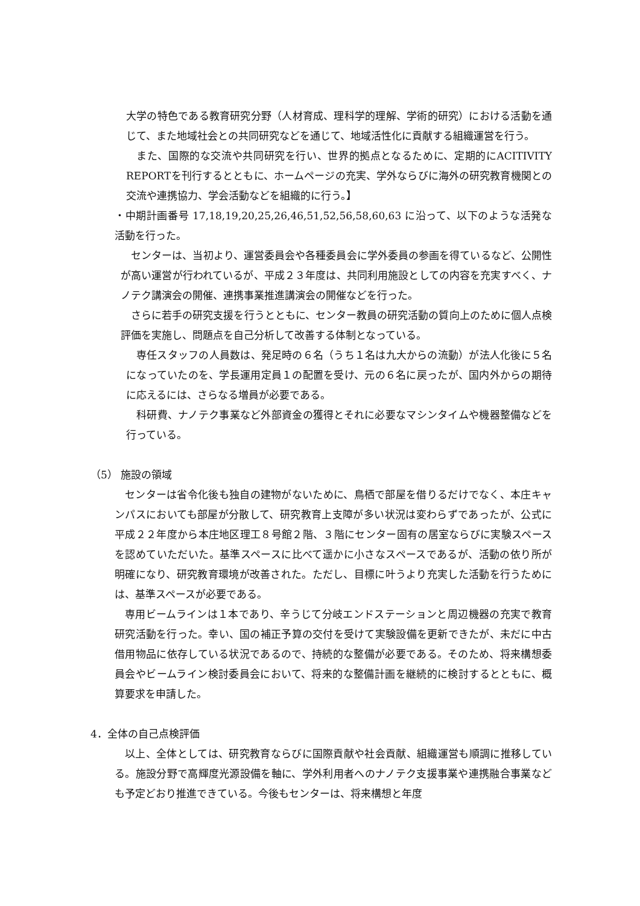大学の特色である教育研究分野（人材育成、理科学的理解、学術的研究）における活動を通じて、また地域社会との共同研究などを通じて、地域活性化に貢献する組織運営を行う。
また、国際的な交流や共同研究を行い、世界的拠点となるために、定期的にACITIVITY REPORTを刊行するとともに、ホームページの充実、学外ならびに海外の研究教育機関との交流や連携協力、学会活動などを組織的に行う。】
・中期計画番号 17,18,19,20,25,26,46,51,52,56,58,60,63 に沿って、以下のような活発な活動を行った。
センターは、当初より、運営委員会や各種委員会に学外委員の参画を得ているなど、公開性が高い運営が行われているが、平成２３年度は、共同利用施設としての内容を充実すべく、ナノテク講演会の開催、連携事業推進講演会の開催などを行った。
さらに若手の研究支援を行うとともに、センター教員の研究活動の質向上のために個人点検評価を実施し、問題点を自己分析して改善する体制となっている。
専任スタッフの人員数は、発足時の６名（うち１名は九大からの流動）が法人化後に５名になっていたのを、学長運用定員１の配置を受け、元の６名に戻ったが、国内外からの期待に応えるには、さらなる増員が必要である。
科研費、ナノテク事業など外部資金の獲得とそれに必要なマシンタイムや機器整備などを行っている。
（5） 施設の領域
センターは省令化後も独自の建物がないために、鳥栖で部屋を借りるだけでなく、本庄キャンパスにおいても部屋が分散して、研究教育上支障が多い状況は変わらずであったが、公式に平成２２年度から本庄地区理工８号館２階、３階にセンター固有の居室ならびに実験スペースを認めていただいた。基準スペースに比べて遥かに小さなスペースであるが、活動の依り所が明確になり、研究教育環境が改善された。ただし、目標に叶うより充実した活動を行うためには、基準スペースが必要である。
専用ビームラインは１本であり、辛うじて分岐エンドステーションと周辺機器の充実で教育研究活動を行った。幸い、国の補正予算の交付を受けて実験設備を更新できたが、未だに中古借用物品に依存している状況であるので、持続的な整備が必要である。そのため、将来構想委員会やビームライン検討委員会において、将来的な整備計画を継続的に検討するとともに、概算要求を申請した。
4．全体の自己点検評価
以上、全体としては、研究教育ならびに国際貢献や社会貢献、組織運営も順調に推移している。施設分野で高輝度光源設備を軸に、学外利用者へのナノテク支援事業や連携融合事業なども予定どおり推進できている。今後もセンターは、将来構想と年度